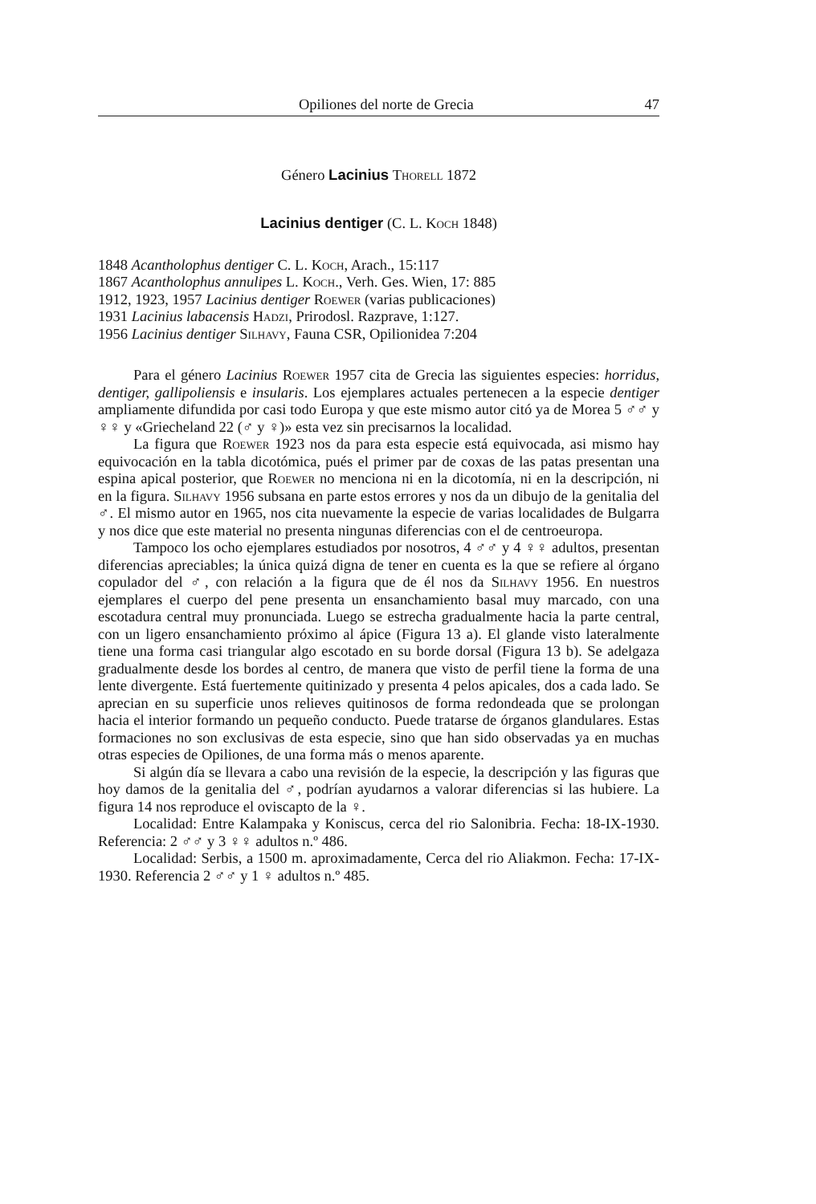Opiliones del norte de Grecia 47
Género Lacinius Thorell 1872
Lacinius dentiger (C. L. Koch 1848)
1848 Acantholophus dentiger C. L. Koch, Arach., 15:117
1867 Acantholophus annulipes L. Koch., Verh. Ges. Wien, 17: 885
1912, 1923, 1957 Lacinius dentiger Roewer (varias publicaciones)
1931 Lacinius labacensis Hadzi, Prirodosl. Razprave, 1:127.
1956 Lacinius dentiger Silhavy, Fauna CSR, Opilionidea 7:204
Para el género Lacinius Roewer 1957 cita de Grecia las siguientes especies: horridus, dentiger, gallipoliensis e insularis. Los ejemplares actuales pertenecen a la especie dentiger ampliamente difundida por casi todo Europa y que este mismo autor citó ya de Morea 5 ♂♂ y ♀♀ y «Griecheland 22 (♂ y ♀)» esta vez sin precisarnos la localidad.
La figura que Roewer 1923 nos da para esta especie está equivocada, asi mismo hay equivocación en la tabla dicotómica, pués el primer par de coxas de las patas presentan una espina apical posterior, que Roewer no menciona ni en la dicotomía, ni en la descripción, ni en la figura. Silhavy 1956 subsana en parte estos errores y nos da un dibujo de la genitalia del ♂. El mismo autor en 1965, nos cita nuevamente la especie de varias localidades de Bulgarra y nos dice que este material no presenta ningunas diferencias con el de centroeuropa.
Tampoco los ocho ejemplares estudiados por nosotros, 4 ♂♂ y 4 ♀♀ adultos, presentan diferencias apreciables; la única quizá digna de tener en cuenta es la que se refiere al órgano copulador del ♂, con relación a la figura que de él nos da Silhavy 1956. En nuestros ejemplares el cuerpo del pene presenta un ensanchamiento basal muy marcado, con una escotadura central muy pronunciada. Luego se estrecha gradualmente hacia la parte central, con un ligero ensanchamiento próximo al ápice (Figura 13 a). El glande visto lateralmente tiene una forma casi triangular algo escotado en su borde dorsal (Figura 13 b). Se adelgaza gradualmente desde los bordes al centro, de manera que visto de perfil tiene la forma de una lente divergente. Está fuertemente quitinizado y presenta 4 pelos apicales, dos a cada lado. Se aprecian en su superficie unos relieves quitinosos de forma redondeada que se prolongan hacia el interior formando un pequeño conducto. Puede tratarse de órganos glandulares. Estas formaciones no son exclusivas de esta especie, sino que han sido observadas ya en muchas otras especies de Opiliones, de una forma más o menos aparente.
Si algún día se llevara a cabo una revisión de la especie, la descripción y las figuras que hoy damos de la genitalia del ♂, podrían ayudarnos a valorar diferencias si las hubiere. La figura 14 nos reproduce el oviscapto de la ♀.
Localidad: Entre Kalampaka y Koniscus, cerca del rio Salonibria. Fecha: 18-IX-1930. Referencia: 2 ♂♂ y 3 ♀♀ adultos n.º 486.
Localidad: Serbis, a 1500 m. aproximadamente, Cerca del rio Aliakmon. Fecha: 17-IX-1930. Referencia 2 ♂♂ y 1 ♀ adultos n.º 485.